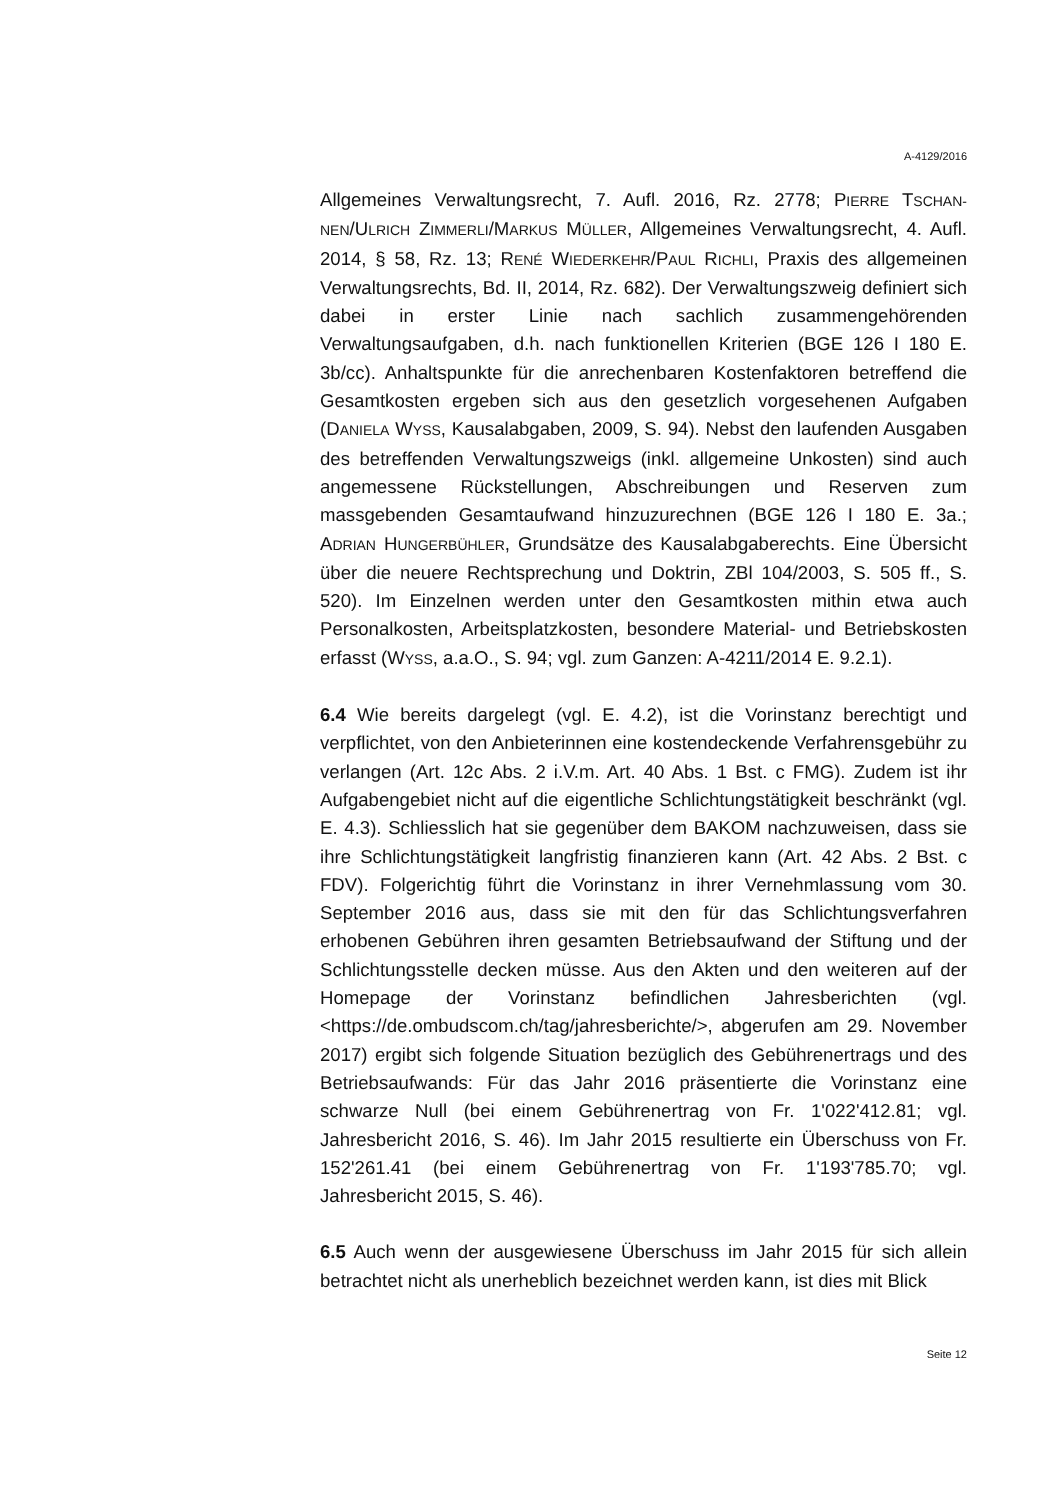A-4129/2016
Allgemeines Verwaltungsrecht, 7. Aufl. 2016, Rz. 2778; PIERRE TSCHAN-NEN/ULRICH ZIMMERLI/MARKUS MÜLLER, Allgemeines Verwaltungsrecht, 4. Aufl. 2014, § 58, Rz. 13; RENÉ WIEDERKEHR/PAUL RICHLI, Praxis des allgemeinen Verwaltungsrechts, Bd. II, 2014, Rz. 682). Der Verwaltungszweig definiert sich dabei in erster Linie nach sachlich zusammengehörenden Verwaltungsaufgaben, d.h. nach funktionellen Kriterien (BGE 126 I 180 E. 3b/cc). Anhaltspunkte für die anrechenbaren Kostenfaktoren betreffend die Gesamtkosten ergeben sich aus den gesetzlich vorgesehenen Aufgaben (DANIELA WYSS, Kausalabgaben, 2009, S. 94). Nebst den laufenden Ausgaben des betreffenden Verwaltungszweigs (inkl. allgemeine Unkosten) sind auch angemessene Rückstellungen, Abschreibungen und Reserven zum massgebenden Gesamtaufwand hinzuzurechnen (BGE 126 I 180 E. 3a.; ADRIAN HUNGERBÜHLER, Grundsätze des Kausalabgaberechts. Eine Übersicht über die neuere Rechtsprechung und Doktrin, ZBl 104/2003, S. 505 ff., S. 520). Im Einzelnen werden unter den Gesamtkosten mithin etwa auch Personalkosten, Arbeitsplatzkosten, besondere Material- und Betriebskosten erfasst (WYSS, a.a.O., S. 94; vgl. zum Ganzen: A-4211/2014 E. 9.2.1).
6.4 Wie bereits dargelegt (vgl. E. 4.2), ist die Vorinstanz berechtigt und verpflichtet, von den Anbieterinnen eine kostendeckende Verfahrensgebühr zu verlangen (Art. 12c Abs. 2 i.V.m. Art. 40 Abs. 1 Bst. c FMG). Zudem ist ihr Aufgabengebiet nicht auf die eigentliche Schlichtungstätigkeit beschränkt (vgl. E. 4.3). Schliesslich hat sie gegenüber dem BAKOM nachzuweisen, dass sie ihre Schlichtungstätigkeit langfristig finanzieren kann (Art. 42 Abs. 2 Bst. c FDV). Folgerichtig führt die Vorinstanz in ihrer Vernehmlassung vom 30. September 2016 aus, dass sie mit den für das Schlichtungsverfahren erhobenen Gebühren ihren gesamten Betriebsaufwand der Stiftung und der Schlichtungsstelle decken müsse. Aus den Akten und den weiteren auf der Homepage der Vorinstanz befindlichen Jahresberichten (vgl. <https://de.ombudscom.ch/tag/jahresberichte/>, abgerufen am 29. November 2017) ergibt sich folgende Situation bezüglich des Gebührenertrags und des Betriebsaufwands: Für das Jahr 2016 präsentierte die Vorinstanz eine schwarze Null (bei einem Gebührenertrag von Fr. 1'022'412.81; vgl. Jahresbericht 2016, S. 46). Im Jahr 2015 resultierte ein Überschuss von Fr. 152'261.41 (bei einem Gebührenertrag von Fr. 1'193'785.70; vgl. Jahresbericht 2015, S. 46).
6.5 Auch wenn der ausgewiesene Überschuss im Jahr 2015 für sich allein betrachtet nicht als unerheblich bezeichnet werden kann, ist dies mit Blick
Seite 12